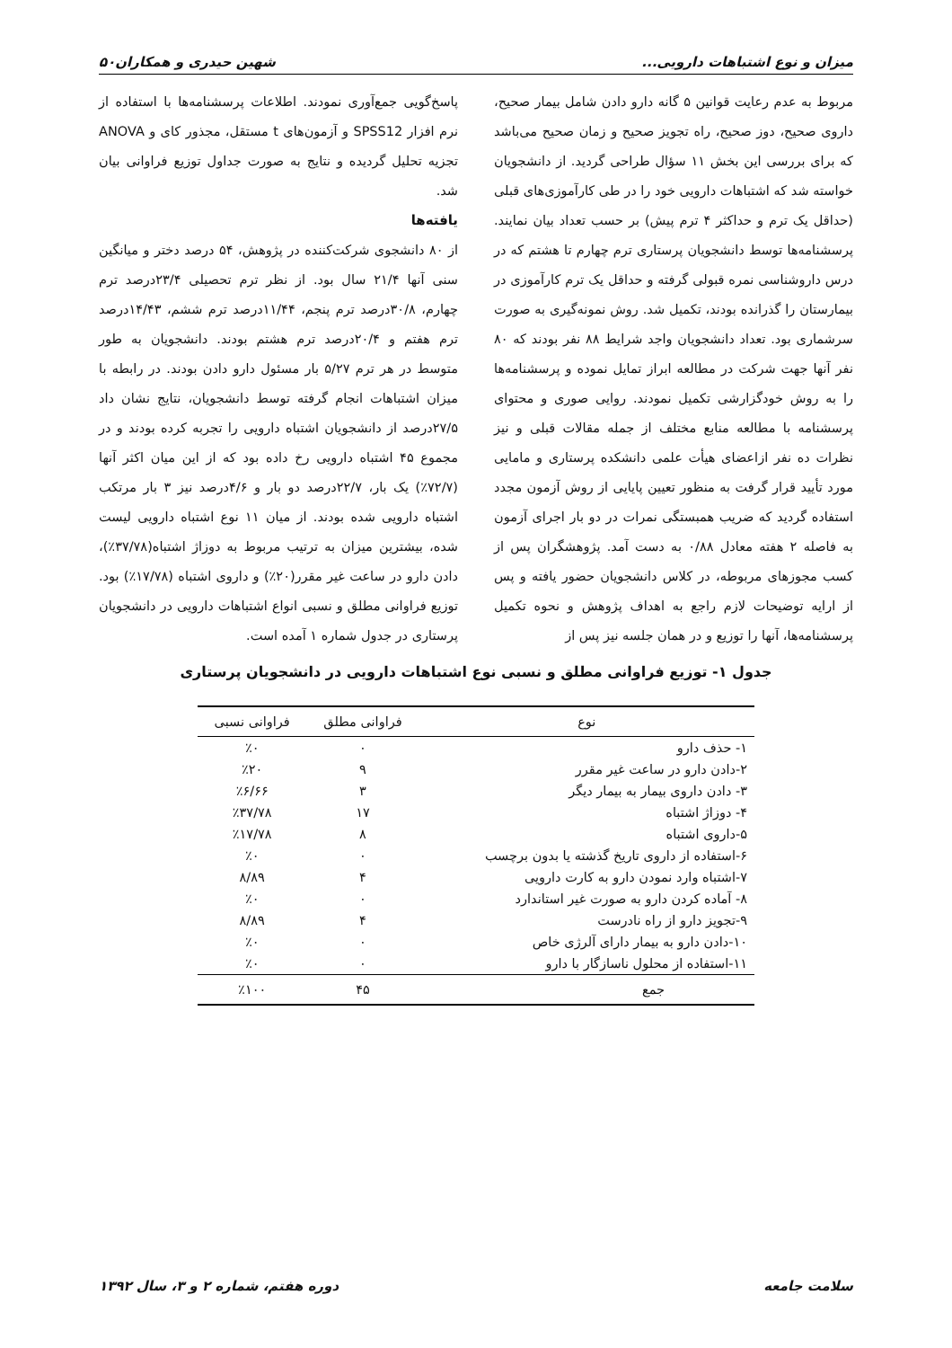میزان و نوع اشتباهات دارویی... شهین حیدری و همکاران۵۰
مربوط به عدم رعایت قوانین ۵ گانه دارو دادن شامل بیمار صحیح، داروی صحیح، دوز صحیح، راه تجویز صحیح و زمان صحیح می‌باشد که برای بررسی این بخش ۱۱ سؤال طراحی گردید. از دانشجویان خواسته شد که اشتباهات دارویی خود را در طی کارآموزی‌های قبلی (حداقل یک ترم و حداکثر ۴ ترم پیش) بر حسب تعداد بیان نمایند. پرسشنامه‌ها توسط دانشجویان پرستاری ترم چهارم تا هشتم که در درس داروشناسی نمره قبولی گرفته و حداقل یک ترم کارآموزی در بیمارستان را گذرانده بودند، تکمیل شد. روش نمونه‌گیری به صورت سرشماری بود. تعداد دانشجویان واجد شرایط ۸۸ نفر بودند که ۸۰ نفر آنها جهت شرکت در مطالعه ابراز تمایل نموده و پرسشنامه‌ها را به روش خودگزارشی تکمیل نمودند. روایی صوری و محتوای پرسشنامه با مطالعه منابع مختلف از جمله مقالات قبلی و نیز نظرات ده نفر ازاعضای هیأت علمی دانشکده پرستاری و مامایی مورد تأیید قرار گرفت به منظور تعیین پایایی از روش آزمون مجدد استفاده گردید که ضریب همبستگی نمرات در دو بار اجرای آزمون به فاصله ۲ هفته معادل ۰/۸۸ به دست آمد. پژوهشگران پس از کسب مجوزهای مربوطه، در کلاس دانشجویان حضور یافته و پس از ارایه توضیحات لازم راجع به اهداف پژوهش و نحوه تکمیل پرسشنامه‌ها، آنها را توزیع و در همان جلسه نیز پس از
پاسخ‌گویی جمع‌آوری نمودند. اطلاعات پرسشنامه‌ها با استفاده از نرم افزار SPSS12 و آزمون‌های t مستقل، مجذور کای و ANOVA تجزیه تحلیل گردیده و نتایج به صورت جداول توزیع فراوانی بیان شد.
یافته‌ها
از ۸۰ دانشجوی شرکت‌کننده در پژوهش، ۵۴ درصد دختر و میانگین سنی آنها ۲۱/۴ سال بود. از نظر ترم تحصیلی ۲۳/۴درصد ترم چهارم، ۳۰/۸درصد ترم پنجم، ۱۱/۴۴درصد ترم ششم، ۱۴/۴۳درصد ترم هفتم و ۲۰/۴درصد ترم هشتم بودند. دانشجویان به طور متوسط در هر ترم ۵/۲۷ بار مسئول دارو دادن بودند. در رابطه با میزان اشتباهات انجام گرفته توسط دانشجویان، نتایج نشان داد ۲۷/۵درصد از دانشجویان اشتباه دارویی را تجربه کرده بودند و در مجموع ۴۵ اشتباه دارویی رخ داده بود که از این میان اکثر آنها (۷۲/۷٪) یک بار، ۲۲/۷درصد دو بار و ۴/۶درصد نیز ۳ بار مرتکب اشتباه دارویی شده بودند. از میان ۱۱ نوع اشتباه دارویی لیست شده، بیشترین میزان به ترتیب مربوط به دوزاژ اشتباه(۳۷/۷۸٪)، دادن دارو در ساعت غیر مقرر(۲۰٪) و داروی اشتباه (۱۷/۷۸٪) بود. توزیع فراوانی مطلق و نسبی انواع اشتباهات دارویی در دانشجویان پرستاری در جدول شماره ۱ آمده است.
جدول ۱- توزیع فراوانی مطلق و نسبی نوع اشتباهات دارویی در دانشجویان پرستاری
| نوع | فراوانی مطلق | فراوانی نسبی |
| --- | --- | --- |
| ۱- حذف دارو | ۰ | ٪۰ |
| ۲-دادن دارو در ساعت غیر مقرر | ۹ | ٪۲۰ |
| ۳- دادن داروی بیمار به بیمار دیگر | ۳ | ٪۶/۶۶ |
| ۴- دوزاژ اشتباه | ۱۷ | ٪۳۷/۷۸ |
| ۵-داروی اشتباه | ۸ | ٪۱۷/۷۸ |
| ۶-استفاده از داروی تاریخ گذشته یا بدون برچسب | ۰ | ٪۰ |
| ۷-اشتباه وارد نمودن دارو به کارت دارویی | ۴ | ۸/۸۹ |
| ۸- آماده کردن دارو به صورت غیر استاندارد | ۰ | ٪۰ |
| ۹-تجویز دارو از راه نادرست | ۴ | ۸/۸۹ |
| ۱۰-دادن دارو به بیمار دارای آلرژی خاص | ۰ | ٪۰ |
| ۱۱-استفاده از محلول ناسازگار با دارو | ۰ | ٪۰ |
| جمع | ۴۵ | ٪۱۰۰ |
سلامت جامعه دوره هفتم، شماره ۲ و ۳، سال ۱۳۹۲